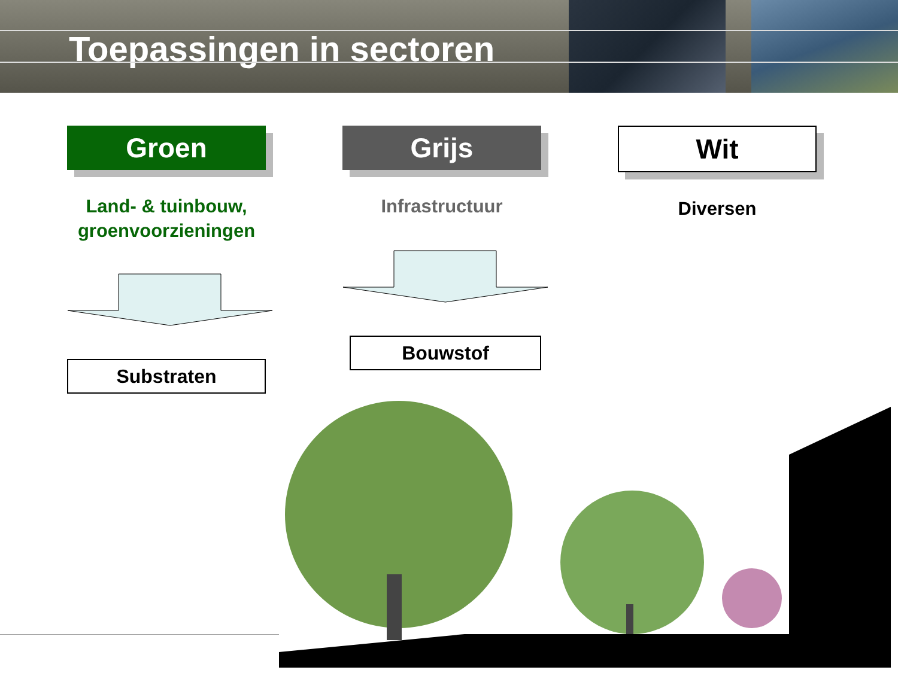Toepassingen in sectoren
Groen
Land- & tuinbouw,
groenvoorzieningen
Substraten
Grijs
Infrastructuur
Bouwstof
Wit
Diversen